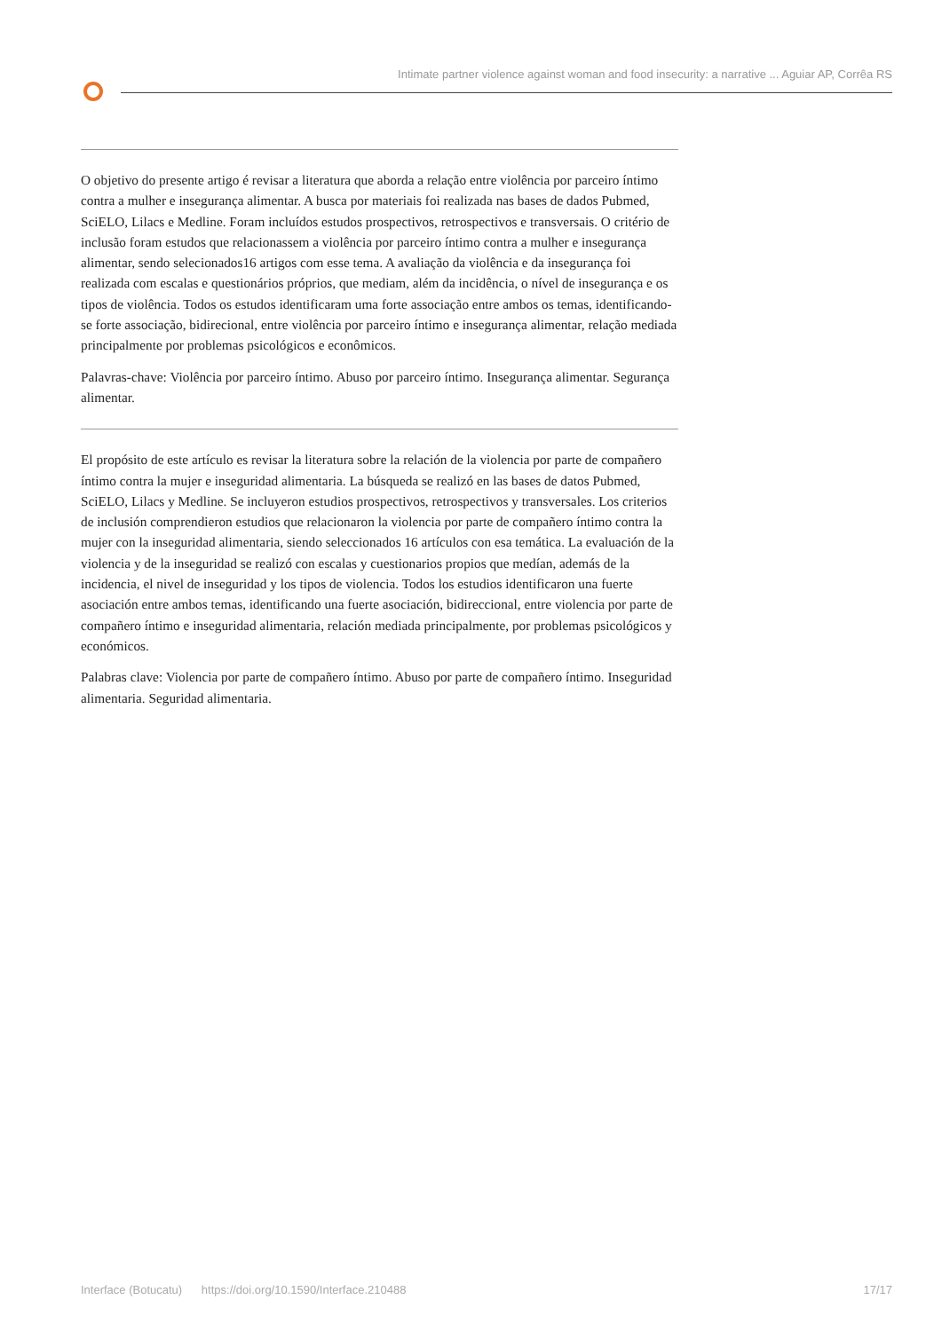Intimate partner violence against woman and food insecurity: a narrative ... Aguiar AP, Corrêa RS
O objetivo do presente artigo é revisar a literatura que aborda a relação entre violência por parceiro íntimo contra a mulher e insegurança alimentar. A busca por materiais foi realizada nas bases de dados Pubmed, SciELO, Lilacs e Medline. Foram incluídos estudos prospectivos, retrospectivos e transversais. O critério de inclusão foram estudos que relacionassem a violência por parceiro íntimo contra a mulher e insegurança alimentar, sendo selecionados16 artigos com esse tema. A avaliação da violência e da insegurança foi realizada com escalas e questionários próprios, que mediam, além da incidência, o nível de insegurança e os tipos de violência. Todos os estudos identificaram uma forte associação entre ambos os temas, identificando-se forte associação, bidirecional, entre violência por parceiro íntimo e insegurança alimentar, relação mediada principalmente por problemas psicológicos e econômicos.
Palavras-chave: Violência por parceiro íntimo. Abuso por parceiro íntimo. Insegurança alimentar. Segurança alimentar.
El propósito de este artículo es revisar la literatura sobre la relación de la violencia por parte de compañero íntimo contra la mujer e inseguridad alimentaria. La búsqueda se realizó en las bases de datos Pubmed, SciELO, Lilacs y Medline. Se incluyeron estudios prospectivos, retrospectivos y transversales. Los criterios de inclusión comprendieron estudios que relacionaron la violencia por parte de compañero íntimo contra la mujer con la inseguridad alimentaria, siendo seleccionados 16 artículos con esa temática. La evaluación de la violencia y de la inseguridad se realizó con escalas y cuestionarios propios que medían, además de la incidencia, el nivel de inseguridad y los tipos de violencia. Todos los estudios identificaron una fuerte asociación entre ambos temas, identificando una fuerte asociación, bidireccional, entre violencia por parte de compañero íntimo e inseguridad alimentaria, relación mediada principalmente, por problemas psicológicos y económicos.
Palabras clave: Violencia por parte de compañero íntimo. Abuso por parte de compañero íntimo. Inseguridad alimentaria. Seguridad alimentaria.
Interface (Botucatu) https://doi.org/10.1590/Interface.210488 17/17